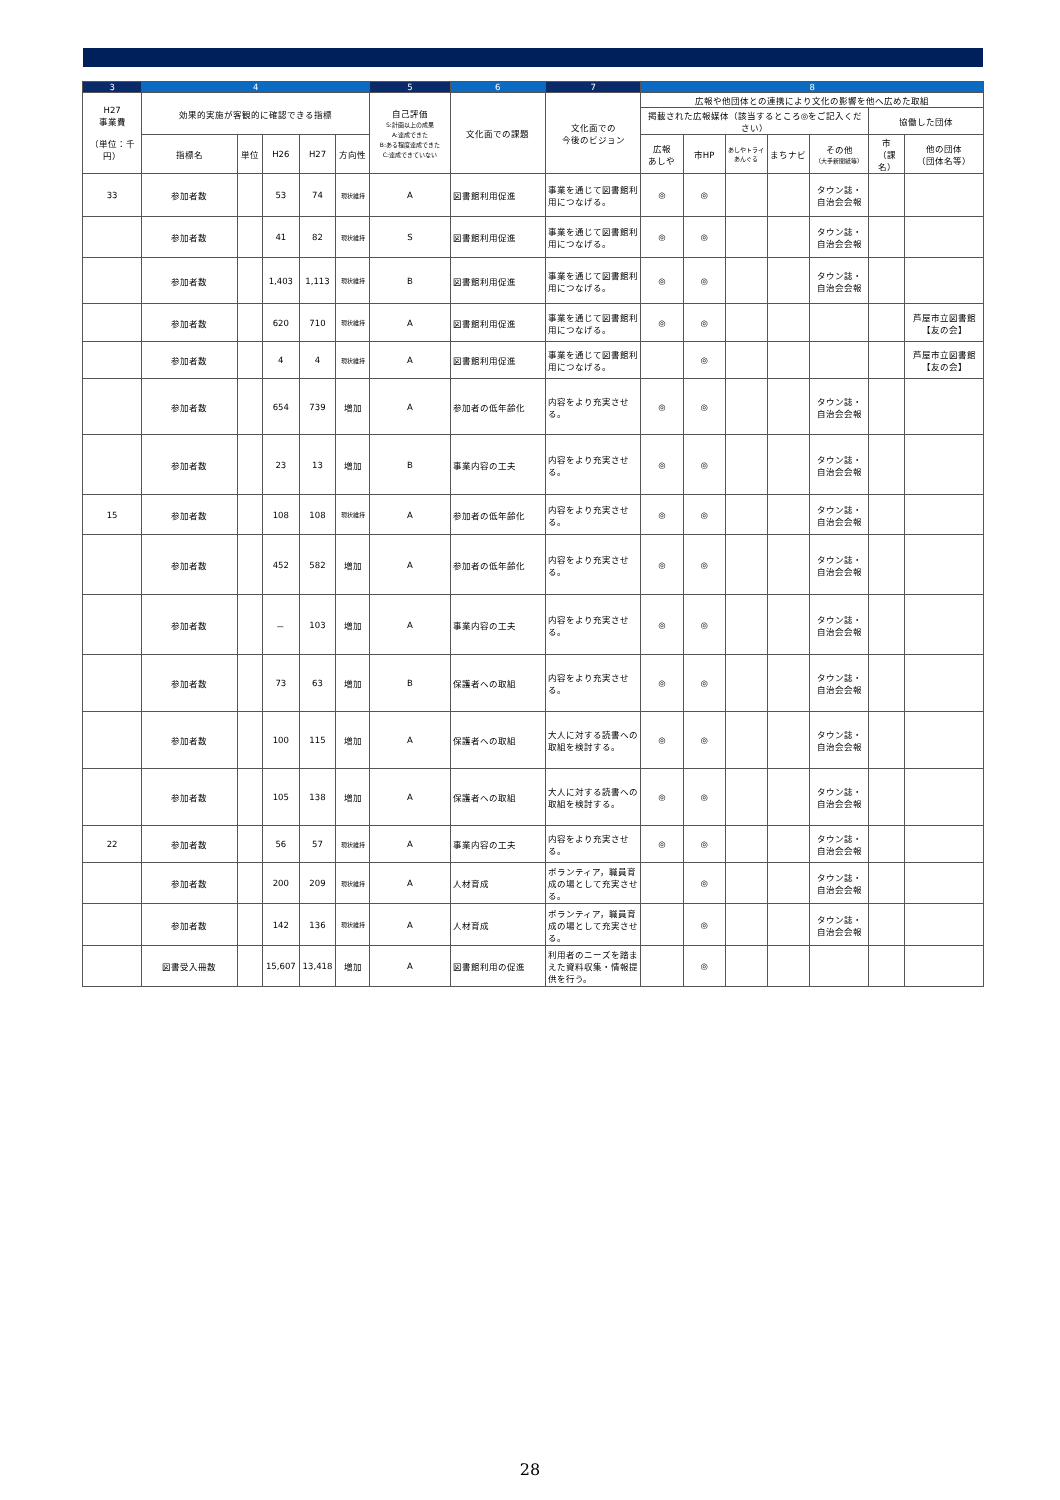| 3 | 4 | | | | | 5 | 6 | 7 | 8 | | | | | | |
| --- | --- | --- | --- | --- | --- | --- | --- | --- | --- | --- | --- | --- | --- | --- | --- |
| H27 事業費 （単位：千円） | 効果的実施が客観的に確認できる指標 | | | | | 自己評価 S:計画以上の成果 A:達成できた B:ある程度達成できた C:達成できていない | 文化面での課題 | 文化面での 今後のビジョン | 広報や他団体との連携により文化の影響を他へ広めた取組 | | | | | | |
| | | | | | | | | | 掲載された広報媒体（該当するところ◎をご記入ください） | | | | | 協働した団体 | |
| | 指標名 | 単位 | H26 | H27 | 方向性 | | | | 広報 あしや | 市HP | あしやトライあんぐる | まちナビ | その他 （大手新聞紙等） | 市 （課名） | 他の団体 （団体名等） |
| 33 | 参加者数 | | 53 | 74 | 現状維持 | A | 図書館利用促進 | 事業を通じて図書館利用につなげる。 | ◎ | ◎ | | | タウン誌・ 自治会会報 | | |
| | 参加者数 | | 41 | 82 | 現状維持 | S | 図書館利用促進 | 事業を通じて図書館利用につなげる。 | ◎ | ◎ | | | タウン誌・ 自治会会報 | | |
| | 参加者数 | | 1,403 | 1,113 | 現状維持 | B | 図書館利用促進 | 事業を通じて図書館利用につなげる。 | ◎ | ◎ | | | タウン誌・ 自治会会報 | | |
| | 参加者数 | | 620 | 710 | 現状維持 | A | 図書館利用促進 | 事業を通じて図書館利用につなげる。 | ◎ | ◎ | | | | | 芦屋市立図書館【友の会】 |
| | 参加者数 | | 4 | 4 | 現状維持 | A | 図書館利用促進 | 事業を通じて図書館利用につなげる。 | | ◎ | | | | | 芦屋市立図書館【友の会】 |
| | 参加者数 | | 654 | 739 | 増加 | A | 参加者の低年齢化 | 内容をより充実させる。 | ◎ | ◎ | | | タウン誌・ 自治会会報 | | |
| | 参加者数 | | 23 | 13 | 増加 | B | 事業内容の工夫 | 内容をより充実させる。 | ◎ | ◎ | | | タウン誌・ 自治会会報 | | |
| 15 | 参加者数 | | 108 | 108 | 現状維持 | A | 参加者の低年齢化 | 内容をより充実させる。 | ◎ | ◎ | | | タウン誌・ 自治会会報 | | |
| | 参加者数 | | 452 | 582 | 増加 | A | 参加者の低年齢化 | 内容をより充実させる。 | ◎ | ◎ | | | タウン誌・ 自治会会報 | | |
| | 参加者数 | | － | 103 | 増加 | A | 事業内容の工夫 | 内容をより充実させる。 | ◎ | ◎ | | | タウン誌・ 自治会会報 | | |
| | 参加者数 | | 73 | 63 | 増加 | B | 保護者への取組 | 内容をより充実させる。 | ◎ | ◎ | | | タウン誌・ 自治会会報 | | |
| | 参加者数 | | 100 | 115 | 増加 | A | 保護者への取組 | 大人に対する読書への取組を検討する。 | ◎ | ◎ | | | タウン誌・ 自治会会報 | | |
| | 参加者数 | | 105 | 138 | 増加 | A | 保護者への取組 | 大人に対する読書への取組を検討する。 | ◎ | ◎ | | | タウン誌・ 自治会会報 | | |
| 22 | 参加者数 | | 56 | 57 | 現状維持 | A | 事業内容の工夫 | 内容をより充実させる。 | ◎ | ◎ | | | タウン誌・ 自治会会報 | | |
| | 参加者数 | | 200 | 209 | 現状維持 | A | 人材育成 | ボランティア，職員育成の場として充実させる。 | | ◎ | | | タウン誌・ 自治会会報 | | |
| | 参加者数 | | 142 | 136 | 現状維持 | A | 人材育成 | ボランティア，職員育成の場として充実させる。 | | ◎ | | | タウン誌・ 自治会会報 | | |
| | 図書受入冊数 | | 15,607 | 13,418 | 増加 | A | 図書館利用の促進 | 利用者のニーズを踏まえた資料収集・情報提供を行う。 | | ◎ | | | | | |
28